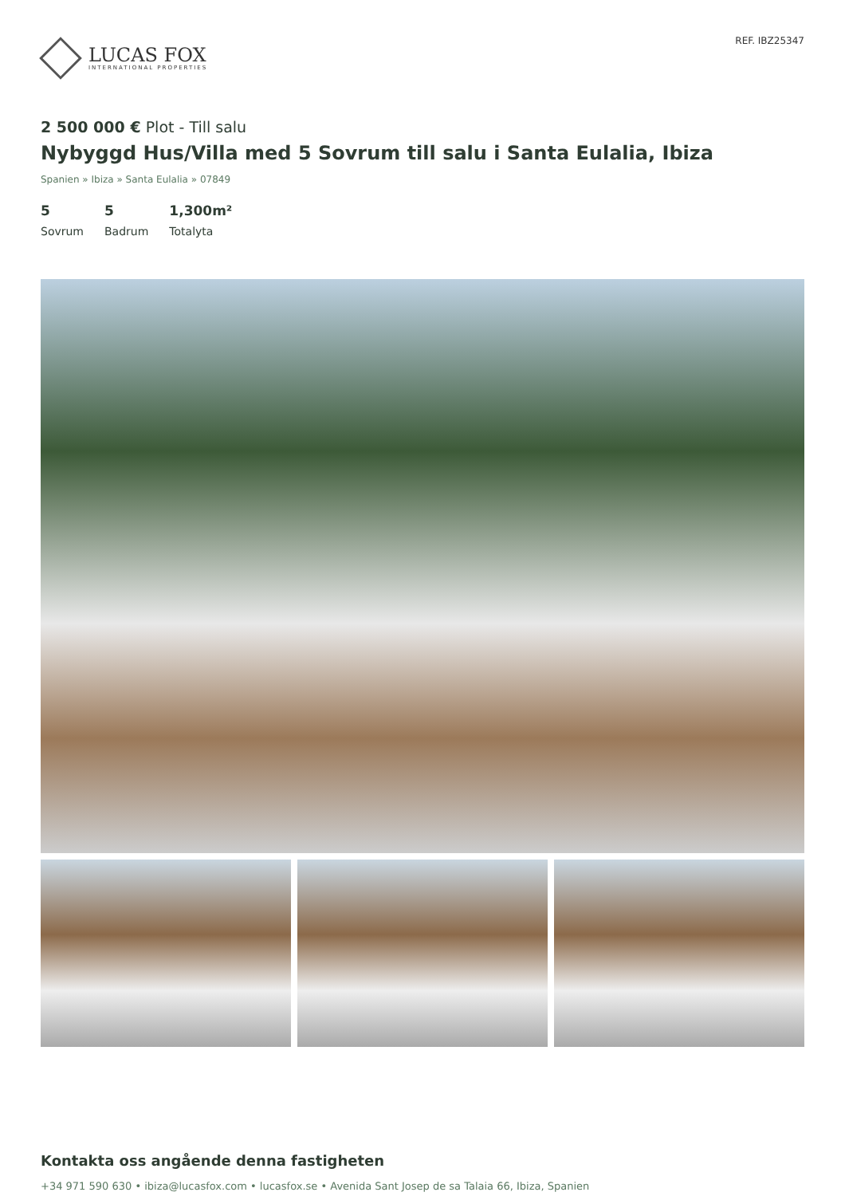LUCAS FOX
INTERNATIONAL PROPERTIES
REF. IBZ25347
2 500 000 € Plot - Till salu
Nybyggd Hus/Villa med 5 Sovrum till salu i Santa Eulalia, Ibiza
Spanien » Ibiza » Santa Eulalia » 07849
5
Sovrum
5
Badrum
1,300m²
Totalyta
Kontakta oss angående denna fastigheten
+34 971 590 630 • ibiza@lucasfox.com • lucasfox.se • Avenida Sant Josep de sa Talaia 66, Ibiza, Spanien